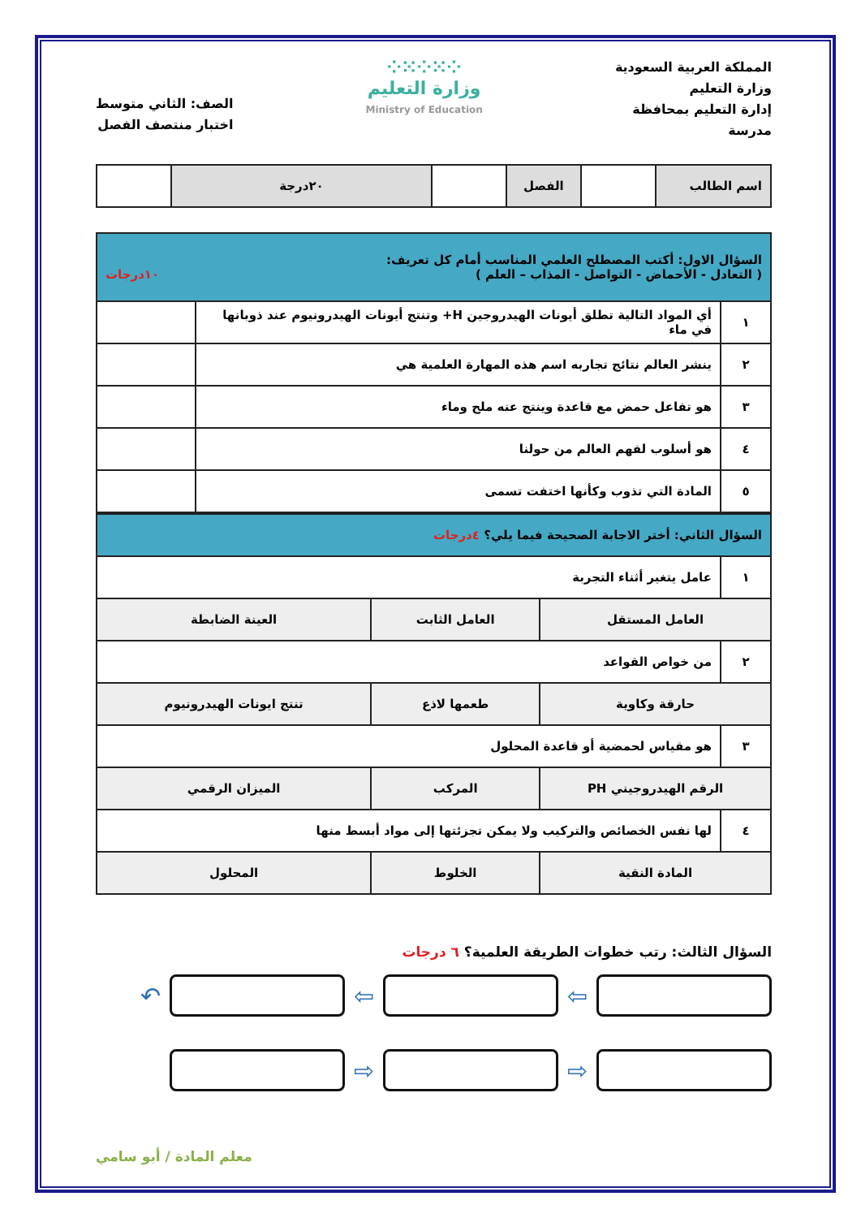المملكة العربية السعودية
وزارة التعليم
إدارة التعليم بمحافظة
مدرسة
⁘⁙⁘⁙⁘
وزارة التعليم
Ministry of Education
الصف: الثاني متوسط
اختبار منتصف الفصل
| اسم الطالب | | الفصل | | ٢٠درجة | |
| السؤال الاول: أكتب المصطلح العلمي المناسب أمام كل تعريف: ( التعادل - الأحماض - التواصل - المذاب – العلم ) ١٠درجات | | |
| ١ | أي المواد التالية تطلق أيونات الهيدروجين H+ وتنتج أيونات الهيدرونيوم عند ذوبانها في ماء | |
| ٢ | ينشر العالم نتائج تجاربه اسم هذه المهارة العلمية هي | |
| ٣ | هو تفاعل حمض مع قاعدة وينتج عنه ملح وماء | |
| ٤ | هو أسلوب لفهم العالم من حولنا | |
| ٥ | المادة التي تذوب وكأنها اختفت تسمى | |
| السؤال الثاني: أختر الاجابة الصحيحة فيما يلي؟ ٤درجات | | | |
| ١ | عامل يتغير أثناء التجربة | | |
| العامل المستقل | | العامل الثابت | العينة الضابطة |
| ٢ | من خواص القواعد | | |
| حارقة وكاوية | | طعمها لاذع | تنتج ايونات الهيدرونيوم |
| ٣ | هو مقياس لحمضية أو قاعدة المحلول | | |
| الرقم الهيدروجيني PH | | المركب | الميزان الرقمي |
| ٤ | لها نفس الخصائص والتركيب ولا يمكن تجزئتها إلى مواد أبسط منها | | |
| المادة النقية | | الخلوط | المحلول |
السؤال الثالث: رتب خطوات الطريقة العلمية؟ ٦ درجات
⇦ ⇦ ↶
⇨ ⇨
معلم المادة / أبو سامي